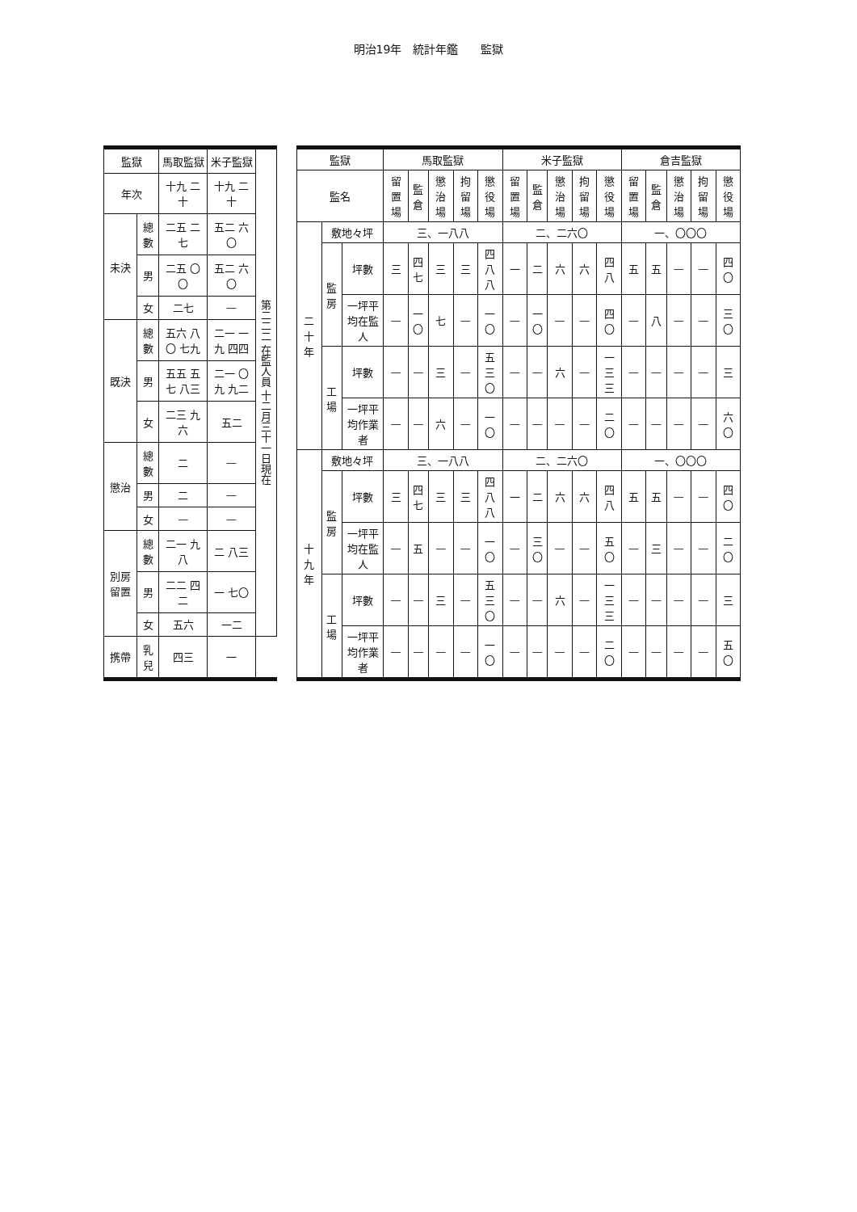明治19年　統計年鑑　　監獄
| 監獄 | | 馬取監獄 | 米子監獄 | 第二二二 在監人員 十二月三十一日現在 |
| 年次 | | 十九 二十 | 十九 二十 | |
| 未決 | 總數 | 二五 二七 | 五二 六〇 | |
| | 男 | 二五 〇〇 | 五二 六〇 | |
| | 女 | 二七 | — | |
| 既決 | 總數 | 五六 八〇 七九 | 二一 一九 四四 | |
| | 男 | 五五 五七 八三 | 二一 〇九 九二 | |
| | 女 | 二三 九六 | 五二 | |
| 懲治 | 總數 | 二 | — | |
| | 男 | 二 | — | |
| | 女 | — | — | |
| 別房留置 | 總數 | 二一 九八 | 二 八三 | |
| | 男 | 二二 四二 | 一 七〇 | |
| | 女 | 五六 | 一二 | |
| 携帶 | 乳兒 | 四三 | 一 | |
| 監獄 | | | 馬取監獄 | | | | | 米子監獄 | | | | | 倉吉監獄 | | | | |
| --- | --- | --- | --- | --- | --- | --- | --- | --- | --- | --- | --- | --- | --- | --- | --- | --- | --- |
| 監名 | | | 留置場 | 監倉 | 懲治場 | 拘留場 | 懲役場 | 留置場 | 監倉 | 懲治場 | 拘留場 | 懲役場 | 留置場 | 監倉 | 懲治場 | 拘留場 | 懲役場 |
| 二十年 | 敷地々坪 | | 三、一八八 | | | | | 二、二六〇 | | | | | 一、〇〇〇 | | | | |
| | 監房 | 坪數 | 三 | 四七 | 三 | 三 | 四八八 | 一 | 二 | 六 | 六 | 四八 | 五 | 五 | — | — | 四〇 |
| | | 一坪平均在監人 | — | 一〇 | 七 | — | 一〇 | — | 一〇 | — | — | 四〇 | — | 八 | — | — | 三〇 |
| | 工場 | 坪數 | — | — | 三 | — | 五三〇 | — | — | 六 | — | 一三三 | — | — | — | — | 三 |
| | | 一坪平均作業者 | — | — | 六 | — | 一〇 | — | — | — | — | 二〇 | — | — | — | — | 六〇 |
| 十九年 | 敷地々坪 | | 三、一八八 | | | | | 二、二六〇 | | | | | 一、〇〇〇 | | | | |
| | 監房 | 坪數 | 三 | 四七 | 三 | 三 | 四八八 | 一 | 二 | 六 | 六 | 四八 | 五 | 五 | — | — | 四〇 |
| | | 一坪平均在監人 | — | 五 | — | — | 一〇 | — | 三〇 | — | — | 五〇 | — | 三 | — | — | 二〇 |
| | 工場 | 坪數 | — | — | 三 | — | 五三〇 | — | — | 六 | — | 一三三 | — | — | — | — | 三 |
| | | 一坪平均作業者 | — | — | — | — | 一〇 | — | — | — | — | 二〇 | — | — | — | — | 五〇 |